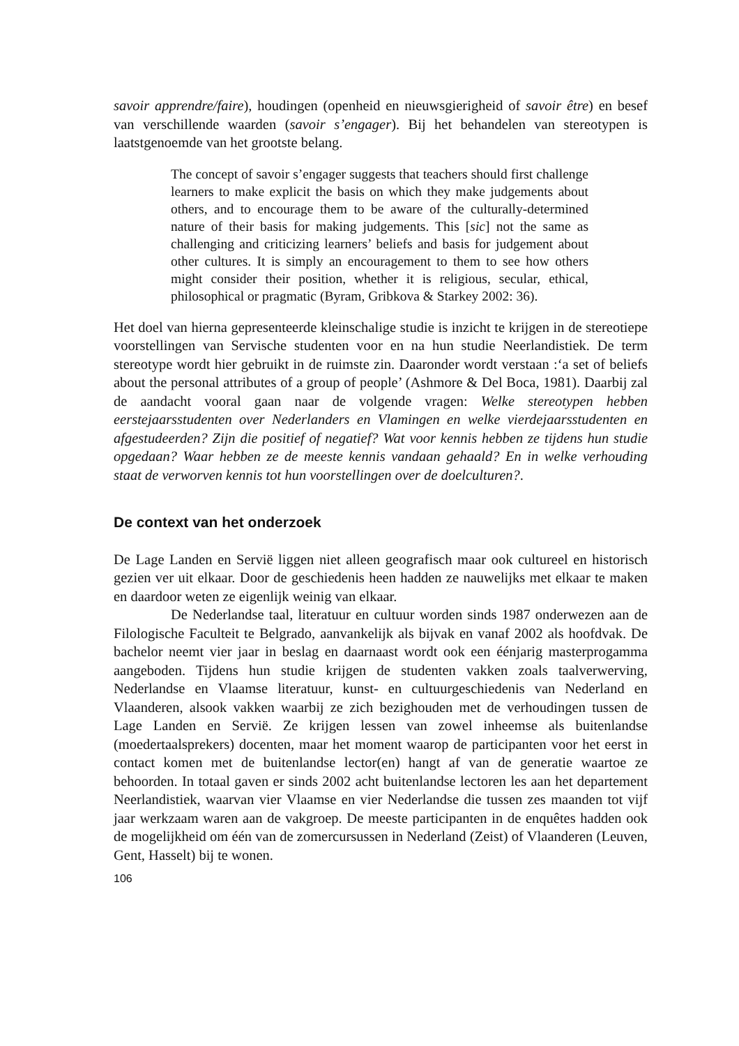savoir apprendre/faire), houdingen (openheid en nieuwsgierigheid of savoir être) en besef van verschillende waarden (savoir s’engager). Bij het behandelen van stereotypen is laatstgenoemde van het grootste belang.
The concept of savoir s’engager suggests that teachers should first challenge learners to make explicit the basis on which they make judgements about others, and to encourage them to be aware of the culturally-determined nature of their basis for making judgements. This [sic] not the same as challenging and criticizing learners’ beliefs and basis for judgement about other cultures. It is simply an encouragement to them to see how others might consider their position, whether it is religious, secular, ethical, philosophical or pragmatic (Byram, Gribkova & Starkey 2002: 36).
Het doel van hierna gepresenteerde kleinschalige studie is inzicht te krijgen in de stereotiepe voorstellingen van Servische studenten voor en na hun studie Neerlandistiek. De term stereotype wordt hier gebruikt in de ruimste zin. Daaronder wordt verstaan :‘a set of beliefs about the personal attributes of a group of people’ (Ashmore & Del Boca, 1981). Daarbij zal de aandacht vooral gaan naar de volgende vragen: Welke stereotypen hebben eerstejaarsstudenten over Nederlanders en Vlamingen en welke vierdejaarsstudenten en afgestudeerden? Zijn die positief of negatief? Wat voor kennis hebben ze tijdens hun studie opgedaan? Waar hebben ze de meeste kennis vandaan gehaald? En in welke verhouding staat de verworven kennis tot hun voorstellingen over de doelculturen?.
De context van het onderzoek
De Lage Landen en Servië liggen niet alleen geografisch maar ook cultureel en historisch gezien ver uit elkaar. Door de geschiedenis heen hadden ze nauwelijks met elkaar te maken en daardoor weten ze eigenlijk weinig van elkaar.
De Nederlandse taal, literatuur en cultuur worden sinds 1987 onderwezen aan de Filologische Faculteit te Belgrado, aanvankelijk als bijvak en vanaf 2002 als hoofdvak. De bachelor neemt vier jaar in beslag en daarnaast wordt ook een éénjarig masterprogamma aangeboden. Tijdens hun studie krijgen de studenten vakken zoals taalverwerving, Nederlandse en Vlaamse literatuur, kunst- en cultuurgeschiedenis van Nederland en Vlaanderen, alsook vakken waarbij ze zich bezighouden met de verhoudingen tussen de Lage Landen en Servië. Ze krijgen lessen van zowel inheemse als buitenlandse (moedertaalsprekers) docenten, maar het moment waarop de participanten voor het eerst in contact komen met de buitenlandse lector(en) hangt af van de generatie waartoe ze behoorden. In totaal gaven er sinds 2002 acht buitenlandse lectoren les aan het departement Neerlandistiek, waarvan vier Vlaamse en vier Nederlandse die tussen zes maanden tot vijf jaar werkzaam waren aan de vakgroep. De meeste participanten in de enquêtes hadden ook de mogelijkheid om één van de zomercursussen in Nederland (Zeist) of Vlaanderen (Leuven, Gent, Hasselt) bij te wonen.
106